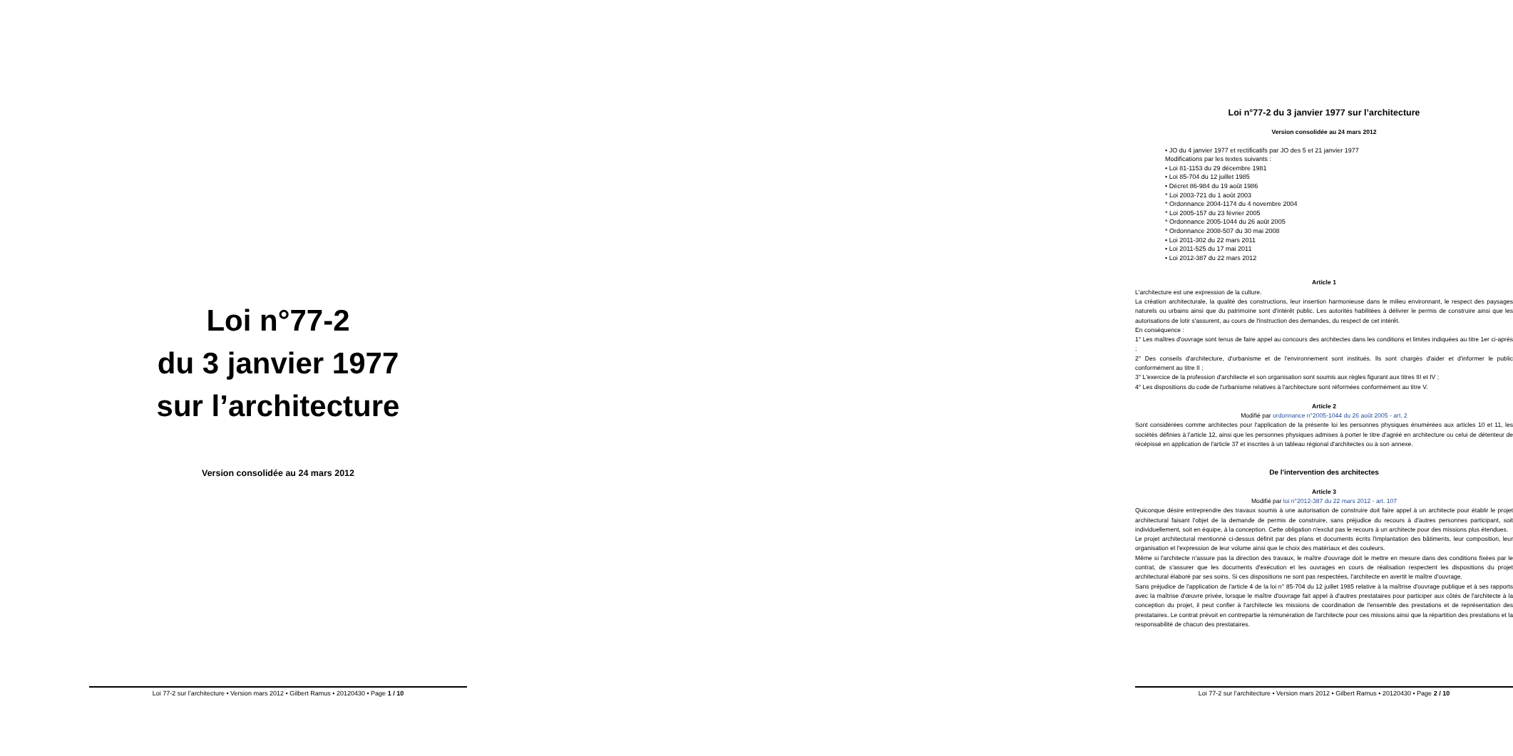Loi n°77-2
du 3 janvier 1977
sur l’architecture
Version consolidée au 24 mars 2012
Loi 77-2 sur l’architecture • Version mars 2012 • Gilbert Ramus • 20120430 • Page 1 / 10
Loi n°77-2 du 3 janvier 1977 sur l’architecture
Version consolidée au 24 mars 2012
• JO du 4 janvier 1977 et rectificatifs par JO des 5 et 21 janvier 1977
Modifications par les textes suivants :
• Loi 81-1153 du 29 décembre 1981
• Loi 85-704 du 12 juillet 1985
• Décret 86-984 du 19 août 1986
* Loi 2003-721 du 1 août 2003
* Ordonnance 2004-1174 du 4 novembre 2004
* Loi 2005-157 du 23 février 2005
* Ordonnance 2005-1044 du 26 août 2005
* Ordonnance 2008-507 du 30 mai 2008
• Loi 2011-302 du 22 mars 2011
• Loi 2011-525 du 17 mai 2011
• Loi 2012-387 du 22 mars 2012
Article 1
L'architecture est une expression de la culture.
La création architecturale, la qualité des constructions, leur insertion harmonieuse dans le milieu environnant, le respect des paysages naturels ou urbains ainsi que du patrimoine sont d'intérêt public. Les autorités habilitées à délivrer le permis de construire ainsi que les autorisations de lotir s'assurent, au cours de l'instruction des demandes, du respect de cet intérêt.
En conséquence :
1° Les maîtres d'ouvrage sont tenus de faire appel au concours des architectes dans les conditions et limites indiquées au titre 1er ci-après ;
2° Des conseils d'architecture, d'urbanisme et de l'environnement sont institués. Ils sont chargés d'aider et d'informer le public conformément au titre II ;
3° L'exercice de la profession d'architecte et son organisation sont soumis aux règles figurant aux titres III et IV ;
4° Les dispositions du code de l'urbanisme relatives à l'architecture sont réformées conformément au titre V.
Article 2
Modifié par ordonnance n°2005-1044 du 26 août 2005 - art. 2
Sont considérées comme architectes pour l'application de la présente loi les personnes physiques énumérées aux articles 10 et 11, les sociétés définies à l'article 12, ainsi que les personnes physiques admises à porter le titre d'agréé en architecture ou celui de détenteur de récépissé en application de l'article 37 et inscrites à un tableau régional d'architectes ou à son annexe.
De l'intervention des architectes
Article 3
Modifié par loi n°2012-387 du 22 mars 2012 - art. 107
Quiconque désire entreprendre des travaux soumis à une autorisation de construire doit faire appel à un architecte pour établir le projet architectural faisant l'objet de la demande de permis de construire, sans préjudice du recours à d'autres personnes participant, soit individuellement, soit en équipe, à la conception. Cette obligation n'exclut pas le recours à un architecte pour des missions plus étendues.
Le projet architectural mentionné ci-dessus définit par des plans et documents écrits l'implantation des bâtiments, leur composition, leur organisation et l'expression de leur volume ainsi que le choix des matériaux et des couleurs.
Même si l'architecte n'assure pas la direction des travaux, le maître d'ouvrage doit le mettre en mesure dans des conditions fixées par le contrat, de s'assurer que les documents d'exécution et les ouvrages en cours de réalisation respectent les dispositions du projet architectural élaboré par ses soins. Si ces dispositions ne sont pas respectées, l'architecte en avertit le maître d'ouvrage.
Sans préjudice de l'application de l'article 4 de la loi n° 85-704 du 12 juillet 1985 relative à la maîtrise d'ouvrage publique et à ses rapports avec la maîtrise d'œuvre privée, lorsque le maître d'ouvrage fait appel à d'autres prestataires pour participer aux côtés de l'architecte à la conception du projet, il peut confier à l'architecte les missions de coordination de l'ensemble des prestations et de représentation des prestataires. Le contrat prévoit en contrepartie la rémunération de l'architecte pour ces missions ainsi que la répartition des prestations et la responsabilité de chacun des prestataires.
Loi 77-2 sur l’architecture • Version mars 2012 • Gilbert Ramus • 20120430 • Page 2 / 10